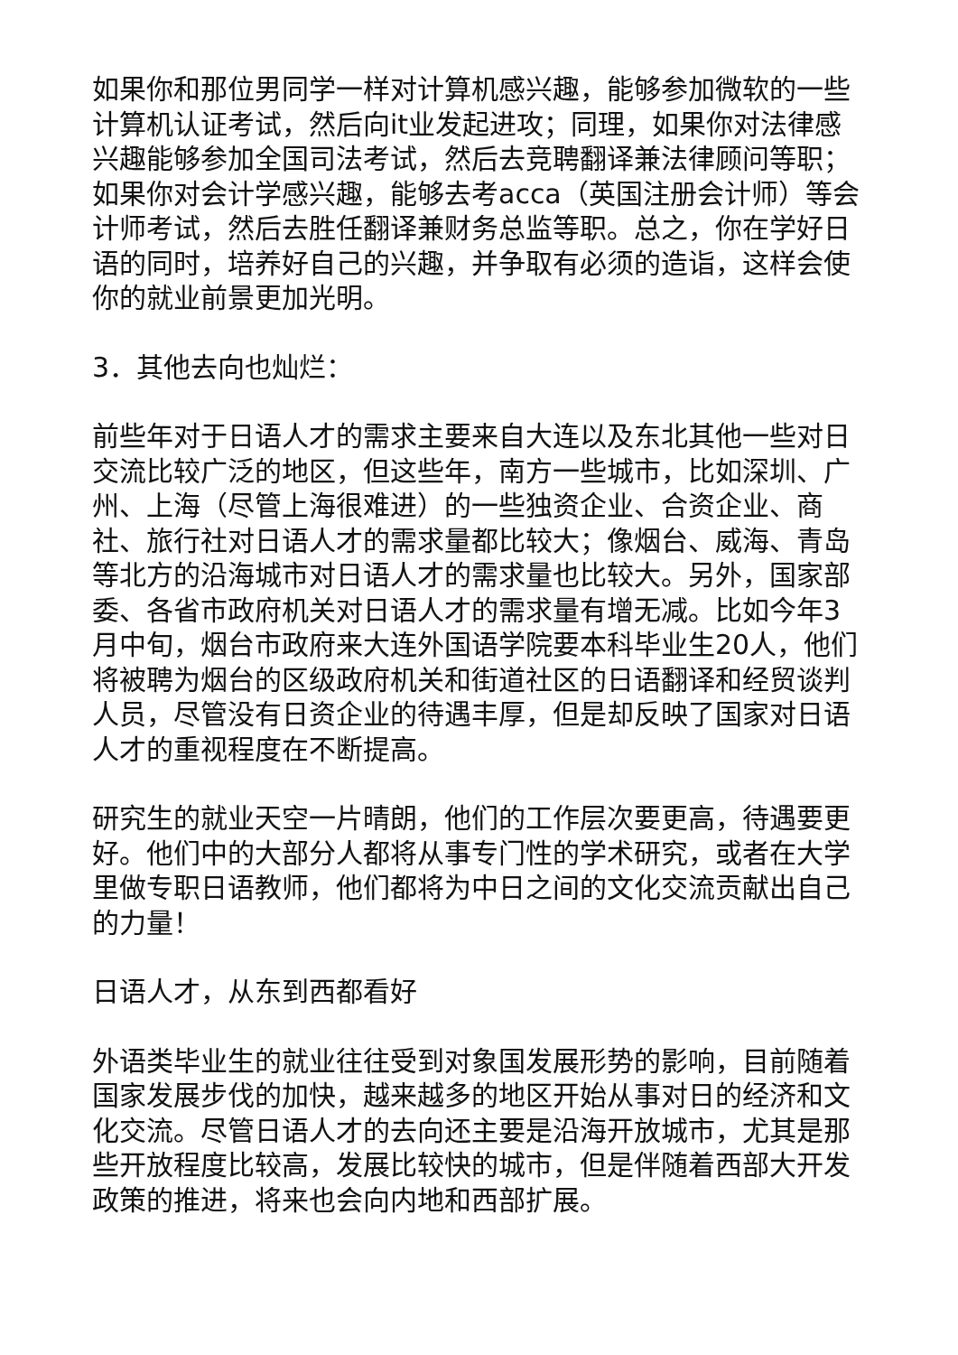如果你和那位男同学一样对计算机感兴趣，能够参加微软的一些计算机认证考试，然后向it业发起进攻；同理，如果你对法律感兴趣能够参加全国司法考试，然后去竞聘翻译兼法律顾问等职；如果你对会计学感兴趣，能够去考acca（英国注册会计师）等会计师考试，然后去胜任翻译兼财务总监等职。总之，你在学好日语的同时，培养好自己的兴趣，并争取有必须的造诣，这样会使你的就业前景更加光明。
3．其他去向也灿烂：
前些年对于日语人才的需求主要来自大连以及东北其他一些对日交流比较广泛的地区，但这些年，南方一些城市，比如深圳、广州、上海（尽管上海很难进）的一些独资企业、合资企业、商社、旅行社对日语人才的需求量都比较大；像烟台、威海、青岛等北方的沿海城市对日语人才的需求量也比较大。另外，国家部委、各省市政府机关对日语人才的需求量有增无减。比如今年3月中旬，烟台市政府来大连外国语学院要本科毕业生20人，他们将被聘为烟台的区级政府机关和街道社区的日语翻译和经贸谈判人员，尽管没有日资企业的待遇丰厚，但是却反映了国家对日语人才的重视程度在不断提高。
研究生的就业天空一片晴朗，他们的工作层次要更高，待遇要更好。他们中的大部分人都将从事专门性的学术研究，或者在大学里做专职日语教师，他们都将为中日之间的文化交流贡献出自己的力量！
日语人才，从东到西都看好
外语类毕业生的就业往往受到对象国发展形势的影响，目前随着国家发展步伐的加快，越来越多的地区开始从事对日的经济和文化交流。尽管日语人才的去向还主要是沿海开放城市，尤其是那些开放程度比较高，发展比较快的城市，但是伴随着西部大开发政策的推进，将来也会向内地和西部扩展。